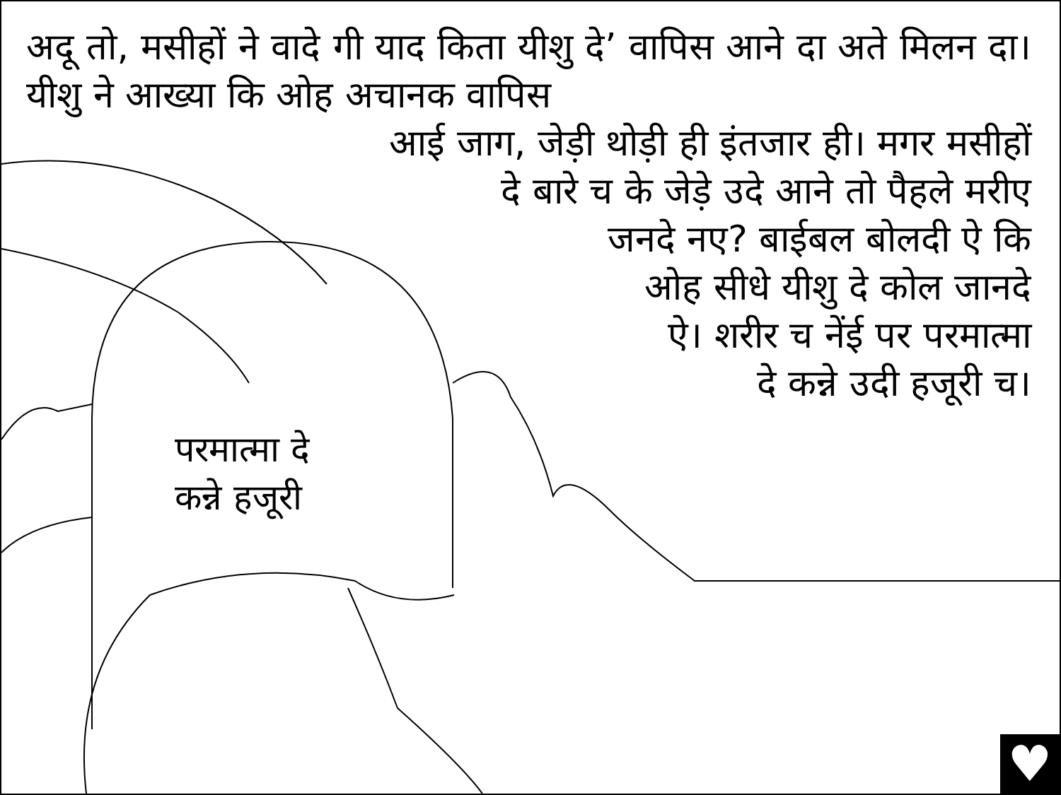अदू तो, मसीहों ने वादे गी याद किता यीशु दे’ वापिस आने दा अते मिलन दा। यीशु ने आख्या कि ओह अचानक वापिस
आई जाग, जेड़ी थोड़ी ही इंतजार ही। मगर मसीहों
दे बारे च के जेड़े उदे आने तो पैहले मरीए
जनदे नए? बाईबल बोलदी ऐ कि
ओह सीधे यीशु दे कोल जानदे
ऐ। शरीर च नेंई पर परमात्मा
दे कन्ने उदी हजूरी च।
परमात्मा दे
कन्ने हजूरी
♥